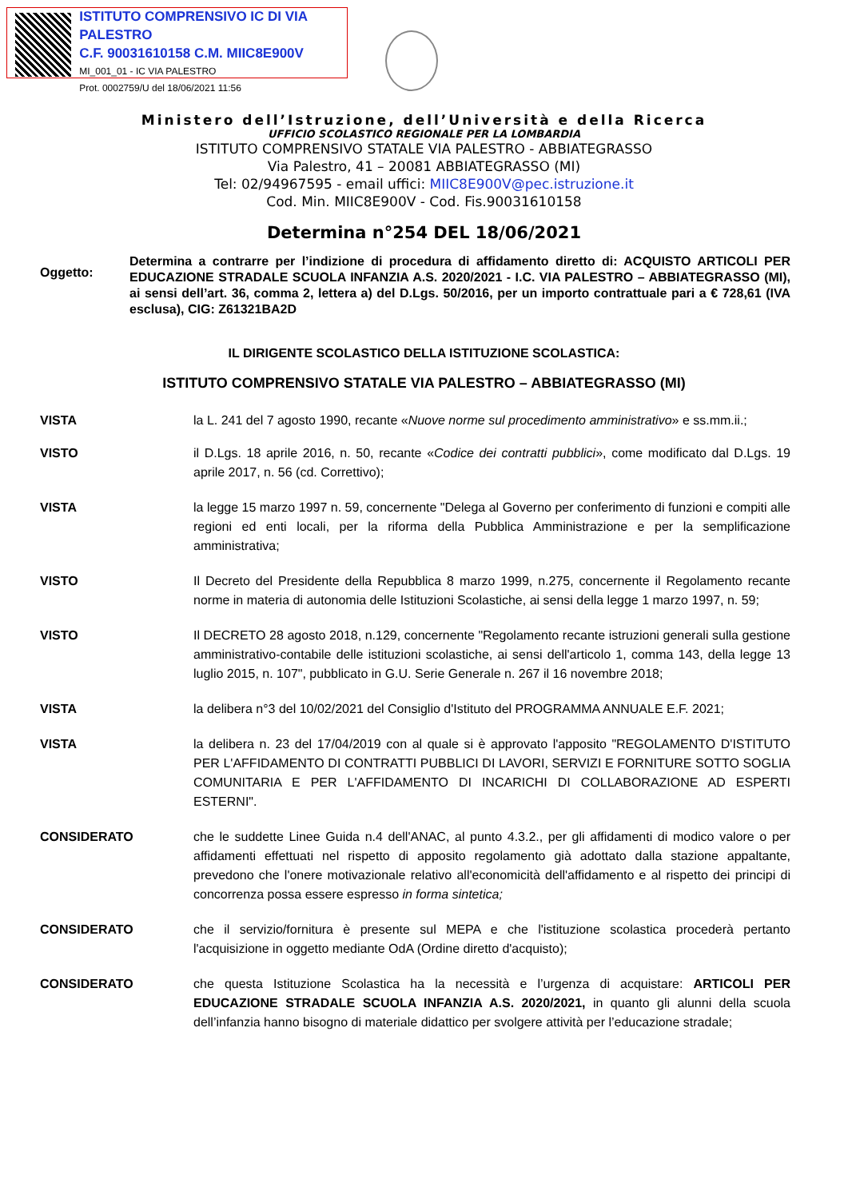ISTITUTO COMPRENSIVO IC DI VIA PALESTRO
C.F. 90031610158 C.M. MIIC8E900V
MI_001_01 - IC VIA PALESTRO
Prot. 0002759/U del 18/06/2021 11:56
Ministero dell’Istruzione, dell’Università e della Ricerca
UFFICIO SCOLASTICO REGIONALE PER LA LOMBARDIA
ISTITUTO COMPRENSIVO STATALE VIA PALESTRO - ABBIATEGRASSO
Via Palestro, 41 – 20081 ABBIATEGRASSO (MI)
Tel: 02/94967595 - email uffici: MIIC8E900V@pec.istruzione.it
Cod. Min. MIIC8E900V - Cod. Fis.90031610158
Determina n°254 DEL 18/06/2021
Oggetto:
Determina a contrarre per l’indizione di procedura di affidamento diretto di: ACQUISTO ARTICOLI PER EDUCAZIONE STRADALE SCUOLA INFANZIA A.S. 2020/2021 - I.C. VIA PALESTRO – ABBIATEGRASSO (MI), ai sensi dell’art. 36, comma 2, lettera a) del D.Lgs. 50/2016, per un importo contrattuale pari a € 728,61 (IVA esclusa), CIG: Z61321BA2D
IL DIRIGENTE SCOLASTICO DELLA ISTITUZIONE SCOLASTICA:
ISTITUTO COMPRENSIVO STATALE VIA PALESTRO – ABBIATEGRASSO (MI)
VISTA la L. 241 del 7 agosto 1990, recante «Nuove norme sul procedimento amministrativo» e ss.mm.ii.;
VISTO il D.Lgs. 18 aprile 2016, n. 50, recante «Codice dei contratti pubblici», come modificato dal D.Lgs. 19 aprile 2017, n. 56 (cd. Correttivo);
VISTA la legge 15 marzo 1997 n. 59, concernente "Delega al Governo per conferimento di funzioni e compiti alle regioni ed enti locali, per la riforma della Pubblica Amministrazione e per la semplificazione amministrativa;
VISTO Il Decreto del Presidente della Repubblica 8 marzo 1999, n.275, concernente il Regolamento recante norme in materia di autonomia delle Istituzioni Scolastiche, ai sensi della legge 1 marzo 1997, n. 59;
VISTO Il DECRETO 28 agosto 2018, n.129, concernente "Regolamento recante istruzioni generali sulla gestione amministrativo-contabile delle istituzioni scolastiche, ai sensi dell'articolo 1, comma 143, della legge 13 luglio 2015, n. 107", pubblicato in G.U. Serie Generale n. 267 il 16 novembre 2018;
VISTA la delibera n°3 del 10/02/2021 del Consiglio d'Istituto del PROGRAMMA ANNUALE E.F. 2021;
VISTA la delibera n. 23 del 17/04/2019 con al quale si è approvato l'apposito "REGOLAMENTO D'ISTITUTO PER L'AFFIDAMENTO DI CONTRATTI PUBBLICI DI LAVORI, SERVIZI E FORNITURE SOTTO SOGLIA COMUNITARIA E PER L'AFFIDAMENTO DI INCARICHI DI COLLABORAZIONE AD ESPERTI ESTERNI".
CONSIDERATO che le suddette Linee Guida n.4 dell'ANAC, al punto 4.3.2., per gli affidamenti di modico valore o per affidamenti effettuati nel rispetto di apposito regolamento già adottato dalla stazione appaltante, prevedono che l'onere motivazionale relativo all'economicità dell'affidamento e al rispetto dei principi di concorrenza possa essere espresso in forma sintetica;
CONSIDERATO che il servizio/fornitura è presente sul MEPA e che l'istituzione scolastica procederà pertanto l'acquisizione in oggetto mediante OdA (Ordine diretto d'acquisto);
CONSIDERATO che questa Istituzione Scolastica ha la necessità e l’urgenza di acquistare: ARTICOLI PER EDUCAZIONE STRADALE SCUOLA INFANZIA A.S. 2020/2021, in quanto gli alunni della scuola dell’infanzia hanno bisogno di materiale didattico per svolgere attività per l’educazione stradale;